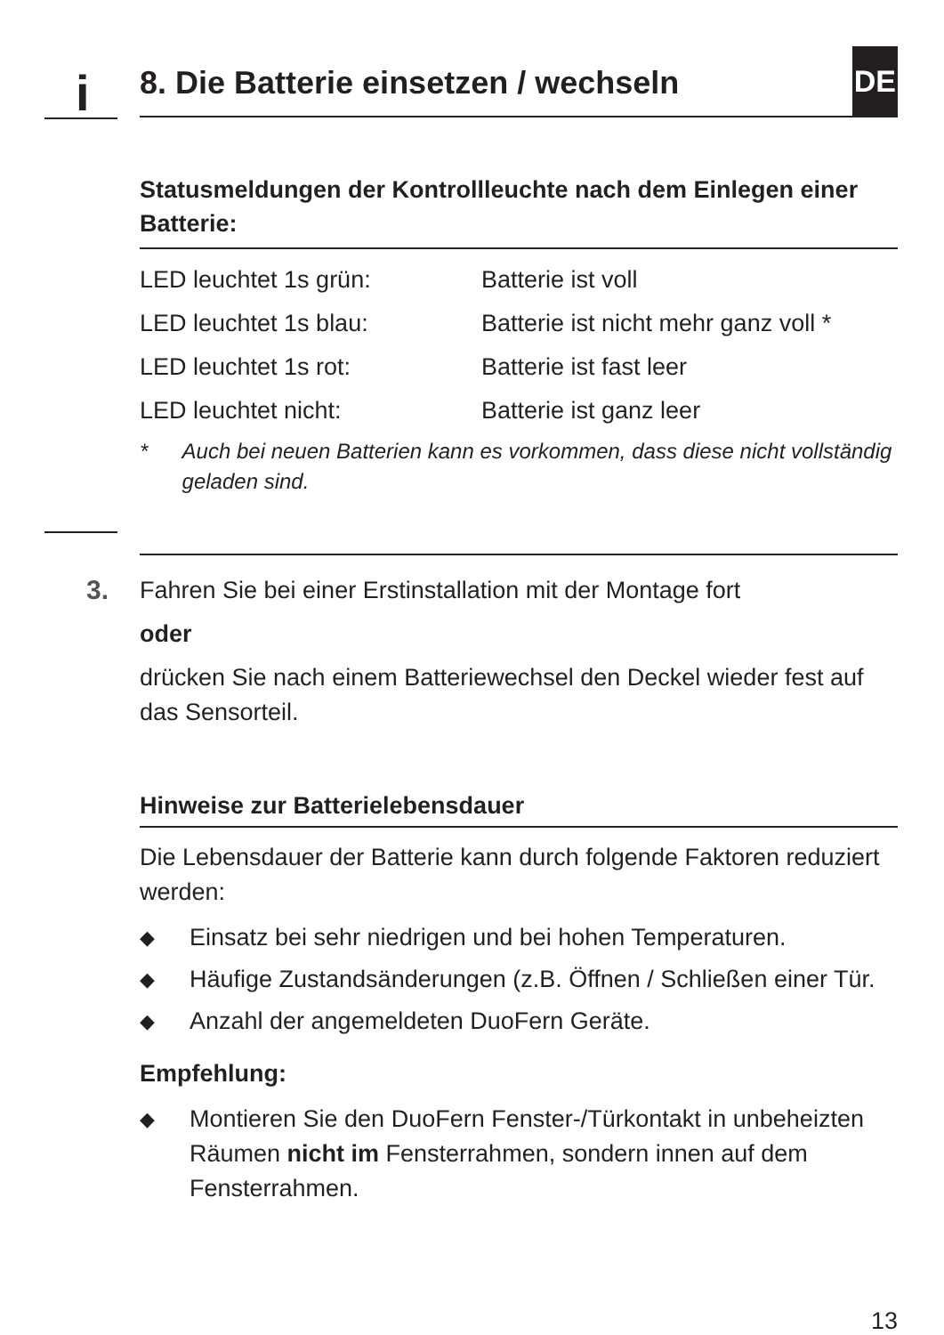i
8. Die Batterie einsetzen / wechseln DE
Statusmeldungen der Kontrollleuchte nach dem Einlegen einer Batterie:
| LED leuchtet 1s grün: | Batterie ist voll |
| LED leuchtet 1s blau: | Batterie ist nicht mehr ganz voll * |
| LED leuchtet 1s rot: | Batterie ist fast leer |
| LED leuchtet nicht: | Batterie ist ganz leer |
* Auch bei neuen Batterien kann es vorkommen, dass diese nicht vollständig geladen sind.
3.
Fahren Sie bei einer Erstinstallation mit der Montage fort
oder
drücken Sie nach einem Batteriewechsel den Deckel wieder fest auf das Sensorteil.
Hinweise zur Batterielebensdauer
Die Lebensdauer der Batterie kann durch folgende Faktoren reduziert werden:
◆ Einsatz bei sehr niedrigen und bei hohen Temperaturen.
◆ Häufige Zustandsänderungen (z.B. Öffnen / Schließen einer Tür.
◆ Anzahl der angemeldeten DuoFern Geräte.
Empfehlung:
◆ Montieren Sie den DuoFern Fenster-/Türkontakt in unbeheizten Räumen nicht im Fensterrahmen, sondern innen auf dem Fensterrahmen.
13